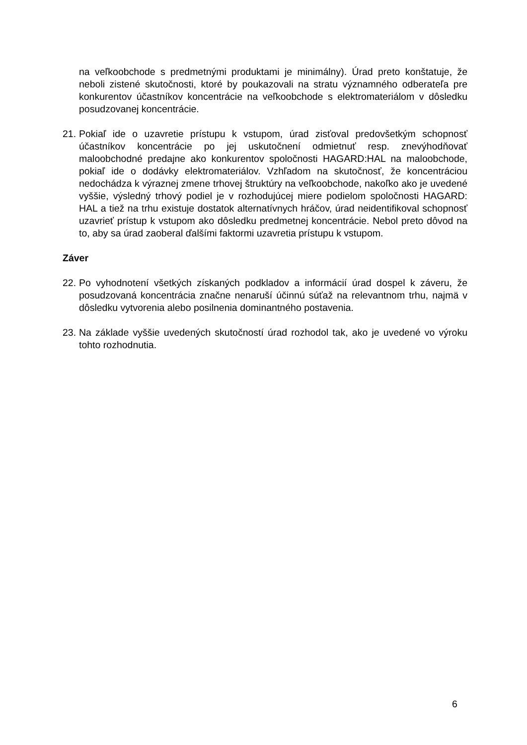na veľkoobchode s predmetnými produktami je minimálny). Úrad preto konštatuje, že neboli zistené skutočnosti, ktoré by poukazovali na stratu významného odberateľa pre konkurentov účastníkov koncentrácie na veľkoobchode s elektromateriálom v dôsledku posudzovanej koncentrácie.
21. Pokiaľ ide o uzavretie prístupu k vstupom, úrad zisťoval predovšetkým schopnosť účastníkov koncentrácie po jej uskutočnení odmietnuť resp. znevýhodňovať maloobchodné predajne ako konkurentov spoločnosti HAGARD:HAL na maloobchode, pokiaľ ide o dodávky elektromateriálov. Vzhľadom na skutočnosť, že koncentráciou nedochádza k výraznej zmene trhovej štruktúry na veľkoobchode, nakoľko ako je uvedené vyššie, výsledný trhový podiel je v rozhodujúcej miere podielom spoločnosti HAGARD: HAL a tiež na trhu existuje dostatok alternatívnych hráčov, úrad neidentifikoval schopnosť uzavrieť prístup k vstupom ako dôsledku predmetnej koncentrácie. Nebol preto dôvod na to, aby sa úrad zaoberal ďalšími faktormi uzavretia prístupu k vstupom.
Záver
22. Po vyhodnotení všetkých získaných podkladov a informácií úrad dospel k záveru, že posudzovaná koncentrácia značne nenaruší účinnú súťaž na relevantnom trhu, najmä v dôsledku vytvorenia alebo posilnenia dominantného postavenia.
23. Na základe vyššie uvedených skutočností úrad rozhodol tak, ako je uvedené vo výroku tohto rozhodnutia.
6